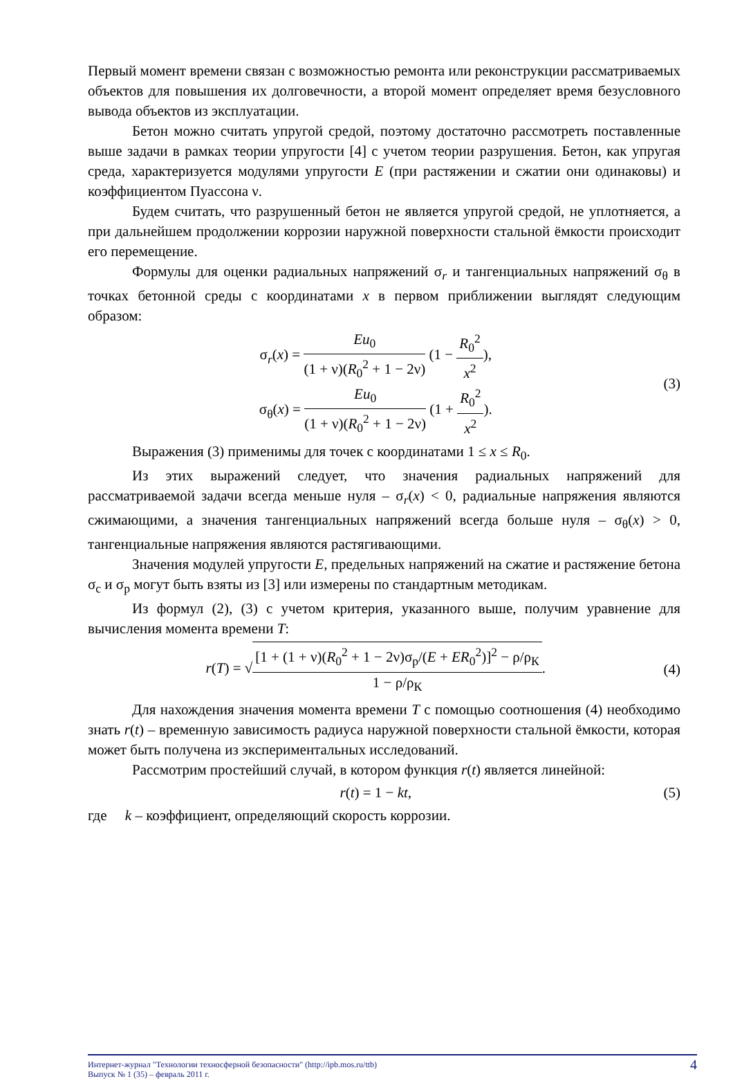Первый момент времени связан с возможностью ремонта или реконструкции рассматриваемых объектов для повышения их долговечности, а второй момент определяет время безусловного вывода объектов из эксплуатации.
Бетон можно считать упругой средой, поэтому достаточно рассмотреть поставленные выше задачи в рамках теории упругости [4] с учетом теории разрушения. Бетон, как упругая среда, характеризуется модулями упругости E (при растяжении и сжатии они одинаковы) и коэффициентом Пуассона ν.
Будем считать, что разрушенный бетон не является упругой средой, не уплотняется, а при дальнейшем продолжении коррозии наружной поверхности стальной ёмкости происходит его перемещение.
Формулы для оценки радиальных напряжений σ<sub>r</sub> и тангенциальных напряжений σ<sub>θ</sub> в точках бетонной среды с координатами x в первом приближении выглядят следующим образом:
σ<sub>r</sub>(x) = Eu<sub>0</sub> (1 + ν)(R<sub>0</sub><sup>2</sup> + 1 − 2ν) (1 − R<sub>0</sub><sup>2</sup> x<sup>2</sup>),
σ<sub>θ</sub>(x) = Eu<sub>0</sub> (1 + ν)(R<sub>0</sub><sup>2</sup> + 1 − 2ν) (1 + R<sub>0</sub><sup>2</sup> x<sup>2</sup>).
(3)
Выражения (3) применимы для точек с координатами 1 ≤ x ≤ R<sub>0</sub>.
Из этих выражений следует, что значения радиальных напряжений для рассматриваемой задачи всегда меньше нуля – σ<sub>r</sub>(x) < 0, радиальные напряжения являются сжимающими, а значения тангенциальных напряжений всегда больше нуля – σ<sub>θ</sub>(x) > 0, тангенциальные напряжения являются растягивающими.
Значения модулей упругости E, предельных напряжений на сжатие и растяжение бетона σ<sub>с</sub> и σ<sub>р</sub> могут быть взяты из [3] или измерены по стандартным методикам.
Из формул (2), (3) с учетом критерия, указанного выше, получим уравнение для вычисления момента времени T:
r(T) = √[1 + (1 + ν)(R<sub>0</sub><sup>2</sup> + 1 − 2ν)σ<sub>р</sub>/(E + ER<sub>0</sub><sup>2</sup>)]<sup>2</sup> − ρ/ρ<sub>К</sub> 1 − ρ/ρ<sub>К</sub>.
(4)
Для нахождения значения момента времени T с помощью соотношения (4) необходимо знать r(t) – временную зависимость радиуса наружной поверхности стальной ёмкости, которая может быть получена из экспериментальных исследований.
Рассмотрим простейший случай, в котором функция r(t) является линейной:
r(t) = 1 − kt, (5)
где k – коэффициент, определяющий скорость коррозии.
Интернет-журнал "Технологии техносферной безопасности" (http://ipb.mos.ru/ttb)
Выпуск № 1 (35) – февраль 2011 г.
4